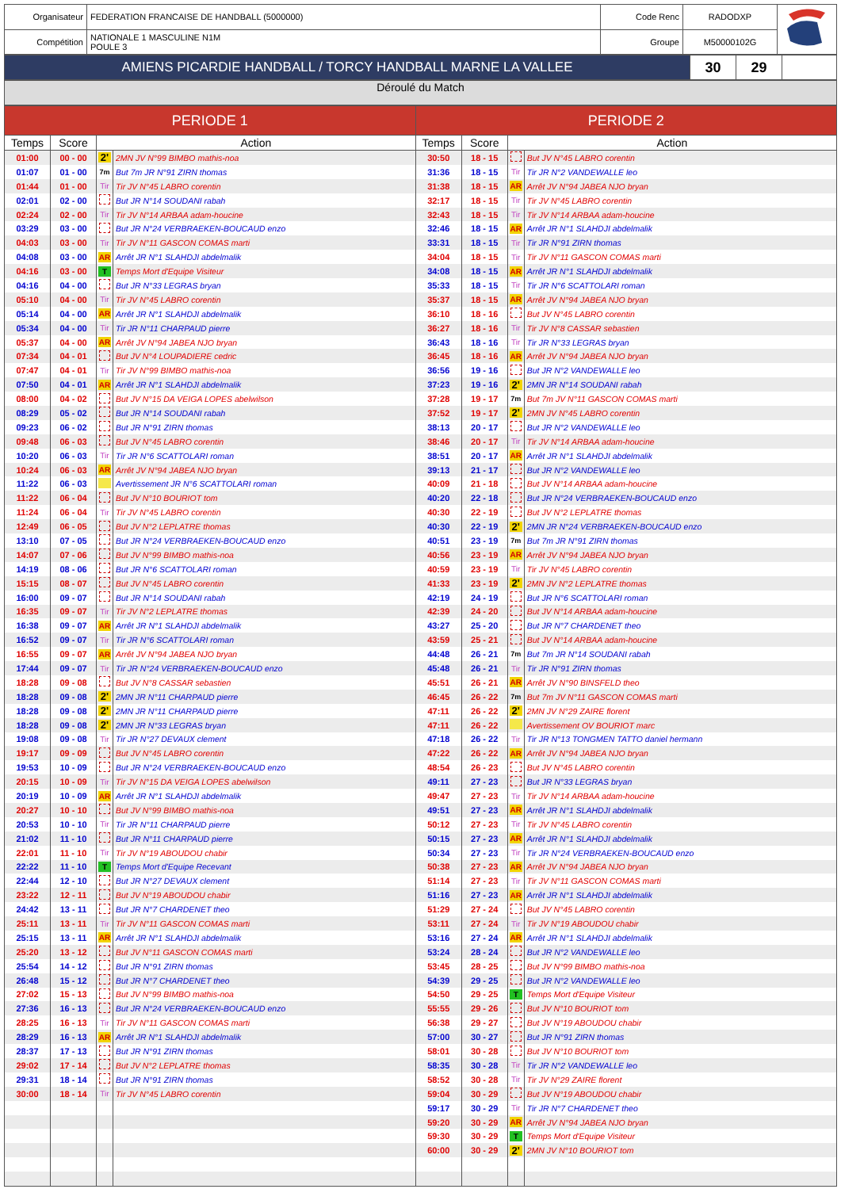| Organisateur | FEDERATION FRANCAISE DE HANDBALL (5000000) | Code Renc | RADODXP | |
| Compétition | NATIONALE 1 MASCULINE N1M POULE 3 | Groupe | M50000102G | |
| AMIENS PICARDIE HANDBALL / TORCY HANDBALL MARNE LA VALLEE | 30 | 29 | |
Déroulé du Match
| PERIODE 1 | | | | PERIODE 2 | | | |
| --- | --- | --- | --- | --- | --- | --- | --- |
| Temps | Score | Action | | Temps | Score | Action | |
| 01:00 | 00 - 00 | 2' | 2MN JV N°99 BIMBO mathis-noa | 30:50 | 18 - 15 | | But JV N°45 LABRO corentin |
| 01:07 | 01 - 00 | 7m | But 7m JR N°91 ZIRN thomas | 31:36 | 18 - 15 | Tir | Tir JR N°2 VANDEWALLE leo |
| 01:44 | 01 - 00 | Tir | Tir JV N°45 LABRO corentin | 31:38 | 18 - 15 | AR | Arrêt JV N°94 JABEA NJO bryan |
| 02:01 | 02 - 00 | | But JR N°14 SOUDANI rabah | 32:17 | 18 - 15 | Tir | Tir JV N°45 LABRO corentin |
| 02:24 | 02 - 00 | Tir | Tir JV N°14 ARBAA adam-houcine | 32:43 | 18 - 15 | Tir | Tir JV N°14 ARBAA adam-houcine |
| 03:29 | 03 - 00 | | But JR N°24 VERBRAEKEN-BOUCAUD enzo | 32:46 | 18 - 15 | AR | Arrêt JR N°1 SLAHDJI abdelmalik |
| 04:03 | 03 - 00 | Tir | Tir JV N°11 GASCON COMAS marti | 33:31 | 18 - 15 | Tir | Tir JR N°91 ZIRN thomas |
| 04:08 | 03 - 00 | AR | Arrêt JR N°1 SLAHDJI abdelmalik | 34:04 | 18 - 15 | Tir | Tir JV N°11 GASCON COMAS marti |
| 04:16 | 03 - 00 | T | Temps Mort d'Equipe Visiteur | 34:08 | 18 - 15 | AR | Arrêt JR N°1 SLAHDJI abdelmalik |
| 04:16 | 04 - 00 | | But JR N°33 LEGRAS bryan | 35:33 | 18 - 15 | Tir | Tir JR N°6 SCATTOLARI roman |
| 05:10 | 04 - 00 | Tir | Tir JV N°45 LABRO corentin | 35:37 | 18 - 15 | AR | Arrêt JV N°94 JABEA NJO bryan |
| 05:14 | 04 - 00 | AR | Arrêt JR N°1 SLAHDJI abdelmalik | 36:10 | 18 - 16 | | But JV N°45 LABRO corentin |
| 05:34 | 04 - 00 | Tir | Tir JR N°11 CHARPAUD pierre | 36:27 | 18 - 16 | Tir | Tir JV N°8 CASSAR sebastien |
| 05:37 | 04 - 00 | AR | Arrêt JV N°94 JABEA NJO bryan | 36:43 | 18 - 16 | Tir | Tir JR N°33 LEGRAS bryan |
| 07:34 | 04 - 01 | | But JV N°4 LOUPADIERE cedric | 36:45 | 18 - 16 | AR | Arrêt JV N°94 JABEA NJO bryan |
| 07:47 | 04 - 01 | Tir | Tir JV N°99 BIMBO mathis-noa | 36:56 | 19 - 16 | | But JR N°2 VANDEWALLE leo |
| 07:50 | 04 - 01 | AR | Arrêt JR N°1 SLAHDJI abdelmalik | 37:23 | 19 - 16 | 2' | 2MN JR N°14 SOUDANI rabah |
| 08:00 | 04 - 02 | | But JV N°15 DA VEIGA LOPES abelwilson | 37:28 | 19 - 17 | 7m | But 7m JV N°11 GASCON COMAS marti |
| 08:29 | 05 - 02 | | But JR N°14 SOUDANI rabah | 37:52 | 19 - 17 | 2' | 2MN JV N°45 LABRO corentin |
| 09:23 | 06 - 02 | | But JR N°91 ZIRN thomas | 38:13 | 20 - 17 | | But JR N°2 VANDEWALLE leo |
| 09:48 | 06 - 03 | | But JV N°45 LABRO corentin | 38:46 | 20 - 17 | Tir | Tir JV N°14 ARBAA adam-houcine |
| 10:20 | 06 - 03 | Tir | Tir JR N°6 SCATTOLARI roman | 38:51 | 20 - 17 | AR | Arrêt JR N°1 SLAHDJI abdelmalik |
| 10:24 | 06 - 03 | AR | Arrêt JV N°94 JABEA NJO bryan | 39:13 | 21 - 17 | | But JR N°2 VANDEWALLE leo |
| 11:22 | 06 - 03 | | Avertissement JR N°6 SCATTOLARI roman | 40:09 | 21 - 18 | | But JV N°14 ARBAA adam-houcine |
| 11:22 | 06 - 04 | | But JV N°10 BOURIOT tom | 40:20 | 22 - 18 | | But JR N°24 VERBRAEKEN-BOUCAUD enzo |
| 11:24 | 06 - 04 | Tir | Tir JV N°45 LABRO corentin | 40:30 | 22 - 19 | | But JV N°2 LEPLATRE thomas |
| 12:49 | 06 - 05 | | But JV N°2 LEPLATRE thomas | 40:30 | 22 - 19 | 2' | 2MN JR N°24 VERBRAEKEN-BOUCAUD enzo |
| 13:10 | 07 - 05 | | But JR N°24 VERBRAEKEN-BOUCAUD enzo | 40:51 | 23 - 19 | 7m | But 7m JR N°91 ZIRN thomas |
| 14:07 | 07 - 06 | | But JV N°99 BIMBO mathis-noa | 40:56 | 23 - 19 | AR | Arrêt JV N°94 JABEA NJO bryan |
| 14:19 | 08 - 06 | | But JR N°6 SCATTOLARI roman | 40:59 | 23 - 19 | Tir | Tir JV N°45 LABRO corentin |
| 15:15 | 08 - 07 | | But JV N°45 LABRO corentin | 41:33 | 23 - 19 | 2' | 2MN JV N°2 LEPLATRE thomas |
| 16:00 | 09 - 07 | | But JR N°14 SOUDANI rabah | 42:19 | 24 - 19 | | But JR N°6 SCATTOLARI roman |
| 16:35 | 09 - 07 | Tir | Tir JV N°2 LEPLATRE thomas | 42:39 | 24 - 20 | | But JV N°14 ARBAA adam-houcine |
| 16:38 | 09 - 07 | AR | Arrêt JR N°1 SLAHDJI abdelmalik | 43:27 | 25 - 20 | | But JR N°7 CHARDENET theo |
| 16:52 | 09 - 07 | Tir | Tir JR N°6 SCATTOLARI roman | 43:59 | 25 - 21 | | But JV N°14 ARBAA adam-houcine |
| 16:55 | 09 - 07 | AR | Arrêt JV N°94 JABEA NJO bryan | 44:48 | 26 - 21 | 7m | But 7m JR N°14 SOUDANI rabah |
| 17:44 | 09 - 07 | Tir | Tir JR N°24 VERBRAEKEN-BOUCAUD enzo | 45:48 | 26 - 21 | Tir | Tir JR N°91 ZIRN thomas |
| 18:28 | 09 - 08 | | But JV N°8 CASSAR sebastien | 45:51 | 26 - 21 | AR | Arrêt JV N°90 BINSFELD theo |
| 18:28 | 09 - 08 | 2' | 2MN JR N°11 CHARPAUD pierre | 46:45 | 26 - 22 | 7m | But 7m JV N°11 GASCON COMAS marti |
| 18:28 | 09 - 08 | 2' | 2MN JR N°11 CHARPAUD pierre | 47:11 | 26 - 22 | 2' | 2MN JV N°29 ZAIRE florent |
| 18:28 | 09 - 08 | 2' | 2MN JR N°33 LEGRAS bryan | 47:11 | 26 - 22 | | Avertissement OV BOURIOT marc |
| 19:08 | 09 - 08 | Tir | Tir JR N°27 DEVAUX clement | 47:18 | 26 - 22 | Tir | Tir JR N°13 TONGMEN TATTO daniel hermann |
| 19:17 | 09 - 09 | | But JV N°45 LABRO corentin | 47:22 | 26 - 22 | AR | Arrêt JV N°94 JABEA NJO bryan |
| 19:53 | 10 - 09 | | But JR N°24 VERBRAEKEN-BOUCAUD enzo | 48:54 | 26 - 23 | | But JV N°45 LABRO corentin |
| 20:15 | 10 - 09 | Tir | Tir JV N°15 DA VEIGA LOPES abelwilson | 49:11 | 27 - 23 | | But JR N°33 LEGRAS bryan |
| 20:19 | 10 - 09 | AR | Arrêt JR N°1 SLAHDJI abdelmalik | 49:47 | 27 - 23 | Tir | Tir JV N°14 ARBAA adam-houcine |
| 20:27 | 10 - 10 | | But JV N°99 BIMBO mathis-noa | 49:51 | 27 - 23 | AR | Arrêt JR N°1 SLAHDJI abdelmalik |
| 20:53 | 10 - 10 | Tir | Tir JR N°11 CHARPAUD pierre | 50:12 | 27 - 23 | Tir | Tir JV N°45 LABRO corentin |
| 21:02 | 11 - 10 | | But JR N°11 CHARPAUD pierre | 50:15 | 27 - 23 | AR | Arrêt JR N°1 SLAHDJI abdelmalik |
| 22:01 | 11 - 10 | Tir | Tir JV N°19 ABOUDOU chabir | 50:34 | 27 - 23 | Tir | Tir JR N°24 VERBRAEKEN-BOUCAUD enzo |
| 22:22 | 11 - 10 | T | Temps Mort d'Equipe Recevant | 50:38 | 27 - 23 | AR | Arrêt JV N°94 JABEA NJO bryan |
| 22:44 | 12 - 10 | | But JR N°27 DEVAUX clement | 51:14 | 27 - 23 | Tir | Tir JV N°11 GASCON COMAS marti |
| 23:22 | 12 - 11 | | But JV N°19 ABOUDOU chabir | 51:16 | 27 - 23 | AR | Arrêt JR N°1 SLAHDJI abdelmalik |
| 24:42 | 13 - 11 | | But JR N°7 CHARDENET theo | 51:29 | 27 - 24 | | But JV N°45 LABRO corentin |
| 25:11 | 13 - 11 | Tir | Tir JV N°11 GASCON COMAS marti | 53:11 | 27 - 24 | Tir | Tir JV N°19 ABOUDOU chabir |
| 25:15 | 13 - 11 | AR | Arrêt JR N°1 SLAHDJI abdelmalik | 53:16 | 27 - 24 | AR | Arrêt JR N°1 SLAHDJI abdelmalik |
| 25:20 | 13 - 12 | | But JV N°11 GASCON COMAS marti | 53:24 | 28 - 24 | | But JR N°2 VANDEWALLE leo |
| 25:54 | 14 - 12 | | But JR N°91 ZIRN thomas | 53:45 | 28 - 25 | | But JV N°99 BIMBO mathis-noa |
| 26:48 | 15 - 12 | | But JR N°7 CHARDENET theo | 54:39 | 29 - 25 | | But JR N°2 VANDEWALLE leo |
| 27:02 | 15 - 13 | | But JV N°99 BIMBO mathis-noa | 54:50 | 29 - 25 | T | Temps Mort d'Equipe Visiteur |
| 27:36 | 16 - 13 | | But JR N°24 VERBRAEKEN-BOUCAUD enzo | 55:55 | 29 - 26 | | But JV N°10 BOURIOT tom |
| 28:25 | 16 - 13 | Tir | Tir JV N°11 GASCON COMAS marti | 56:38 | 29 - 27 | | But JV N°19 ABOUDOU chabir |
| 28:29 | 16 - 13 | AR | Arrêt JR N°1 SLAHDJI abdelmalik | 57:00 | 30 - 27 | | But JR N°91 ZIRN thomas |
| 28:37 | 17 - 13 | | But JR N°91 ZIRN thomas | 58:01 | 30 - 28 | | But JV N°10 BOURIOT tom |
| 29:02 | 17 - 14 | | But JV N°2 LEPLATRE thomas | 58:35 | 30 - 28 | Tir | Tir JR N°2 VANDEWALLE leo |
| 29:31 | 18 - 14 | | But JR N°91 ZIRN thomas | 58:52 | 30 - 28 | Tir | Tir JV N°29 ZAIRE florent |
| 30:00 | 18 - 14 | Tir | Tir JV N°45 LABRO corentin | 59:04 | 30 - 29 | | But JV N°19 ABOUDOU chabir |
| | | | | 59:17 | 30 - 29 | Tir | Tir JR N°7 CHARDENET theo |
| | | | | 59:20 | 30 - 29 | AR | Arrêt JV N°94 JABEA NJO bryan |
| | | | | 59:30 | 30 - 29 | T | Temps Mort d'Equipe Visiteur |
| | | | | 60:00 | 30 - 29 | 2' | 2MN JV N°10 BOURIOT tom |